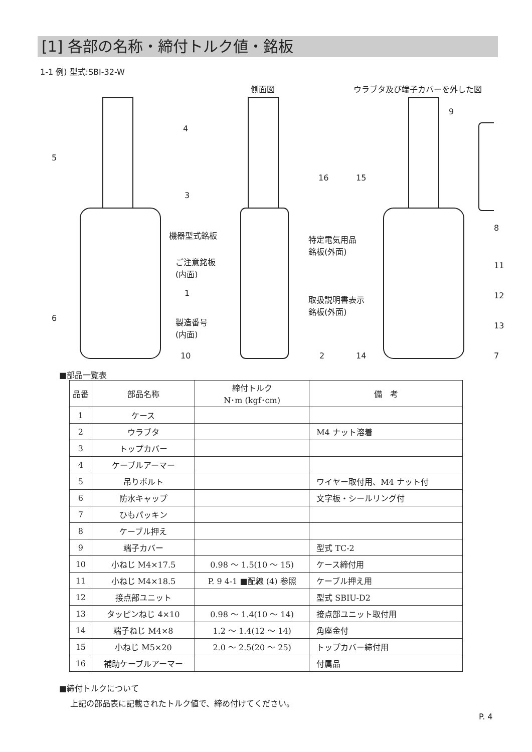[1] 各部の名称・締付トルク値・銘板
1-1 例) 型式:SBI-32-W
側面図 ウラブタ及び端子カバーを外した図
機器型式銘板
ご注意銘板
(内面)
製造番号
(内面)
特定電気用品
銘板(外面)
取扱説明書表示
銘板(外面)
4
5
3
1
6
10 2
16 15
9
8
11
12
13
14 7
■部品一覧表
| 品番 | 部品名称 | 締付トルク N･m (kgf･cm) | 備 考 |
| --- | --- | --- | --- |
| 1 | ケース | | |
| 2 | ウラブタ | | M4 ナット溶着 |
| 3 | トップカバー | | |
| 4 | ケーブルアーマー | | |
| 5 | 吊りボルト | | ワイヤー取付用、M4 ナット付 |
| 6 | 防水キャップ | | 文字板・シールリング付 |
| 7 | ひもパッキン | | |
| 8 | ケーブル押え | | |
| 9 | 端子カバー | | 型式 TC-2 |
| 10 | 小ねじ M4×17.5 | 0.98 ～ 1.5(10 ～ 15) | ケース締付用 |
| 11 | 小ねじ M4×18.5 | P. 9 4-1 ■配線 (4) 参照 | ケーブル押え用 |
| 12 | 接点部ユニット | | 型式 SBIU-D2 |
| 13 | タッピンねじ 4×10 | 0.98 ～ 1.4(10 ～ 14) | 接点部ユニット取付用 |
| 14 | 端子ねじ M4×8 | 1.2 ～ 1.4(12 ～ 14) | 角座金付 |
| 15 | 小ねじ M5×20 | 2.0 ～ 2.5(20 ～ 25) | トップカバー締付用 |
| 16 | 補助ケーブルアーマー | | 付属品 |
■締付トルクについて
上記の部品表に記載されたトルク値で、締め付けてください。
P. 4